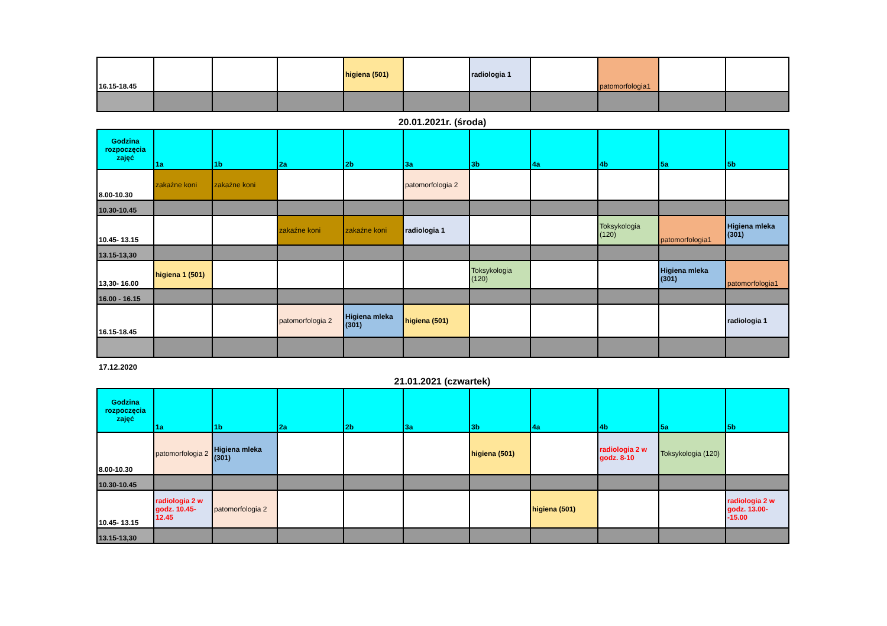| 16.15-18.45 | | | | higiena (501) | | radiologia 1 | | patomorfologia1 | | |
20.01.2021r. (środa)
| Godzina rozpoczęcia zajęć | 1a | 1b | 2a | 2b | 3a | 3b | 4a | 4b | 5a | 5b |
| --- | --- | --- | --- | --- | --- | --- | --- | --- | --- | --- |
| 8.00-10.30 | zakaźne koni | zakaźne koni | | | patomorfologia 2 | | | | | |
| 10.30-10.45 | | | | | | | | | | |
| 10.45- 13.15 | | | zakaźne koni | zakaźne koni | radiologia 1 | | | Toksykologia (120) | patomorfologia1 | Higiena mleka (301) |
| 13.15-13,30 | | | | | | | | | | |
| 13,30- 16.00 | higiena 1 (501) | | | | | Toksykologia (120) | | | Higiena mleka (301) | patomorfologia1 |
| 16.00 - 16.15 | | | | | | | | | | |
| 16.15-18.45 | | | patomorfologia 2 | Higiena mleka (301) | higiena (501) | | | | | radiologia 1 |
17.12.2020
21.01.2021 (czwartek)
| Godzina rozpoczęcia zajęć | 1a | 1b | 2a | 2b | 3a | 3b | 4a | 4b | 5a | 5b |
| --- | --- | --- | --- | --- | --- | --- | --- | --- | --- | --- |
| 8.00-10.30 | patomorfologia 2 | Higiena mleka (301) | | | | higiena (501) | | radiologia 2 w godz. 8-10 | Toksykologia (120) | |
| 10.30-10.45 | | | | | | | | | | |
| 10.45- 13.15 | radiologia 2 w godz. 10.45-12.45 | patomorfologia 2 | | | | | higiena (501) | | | radiologia 2 w godz. 13.00--15.00 |
| 13.15-13,30 | | | | | | | | | | |